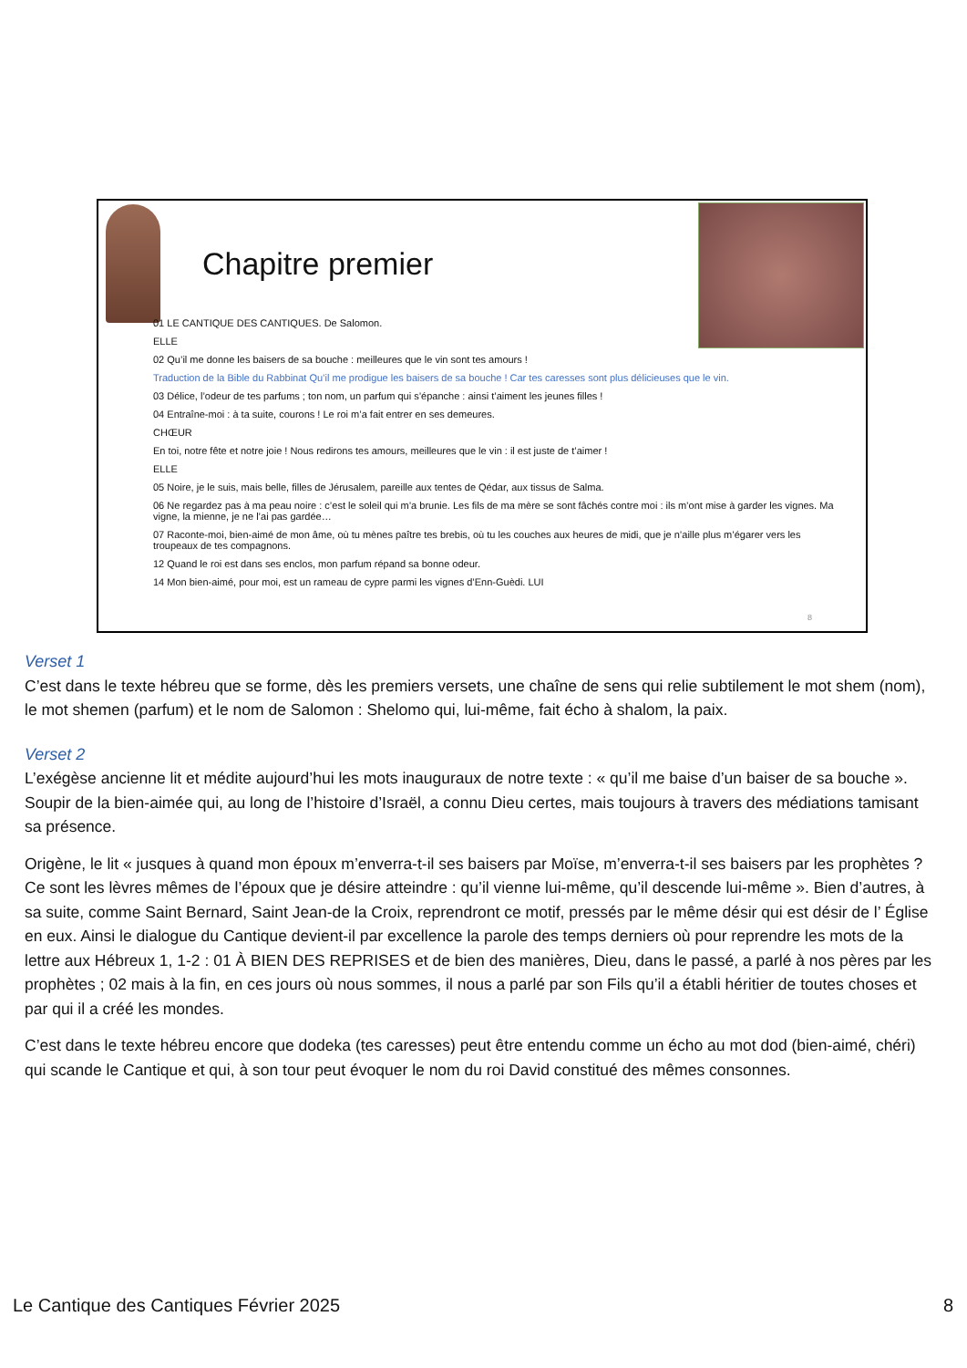Chapitre premier
01 LE CANTIQUE DES CANTIQUES. De Salomon.
ELLE
02 Qu’il me donne les baisers de sa bouche : meilleures que le vin sont tes amours !
Traduction de la Bible du Rabbinat Qu’il me prodigue les baisers de sa bouche ! Car tes caresses sont plus délicieuses que le vin.
03 Délice, l’odeur de tes parfums ; ton nom, un parfum qui s’épanche : ainsi t’aiment les jeunes filles !
04 Entraîne-moi : à ta suite, courons ! Le roi m’a fait entrer en ses demeures.
CHŒUR
En toi, notre fête et notre joie ! Nous redirons tes amours, meilleures que le vin : il est juste de t’aimer !
ELLE
05 Noire, je le suis, mais belle, filles de Jérusalem, pareille aux tentes de Qédar, aux tissus de Salma.
06 Ne regardez pas à ma peau noire : c’est le soleil qui m’a brunie. Les fils de ma mère se sont fâchés contre moi : ils m’ont mise à garder les vignes. Ma vigne, la mienne, je ne l’ai pas gardée…
07 Raconte-moi, bien-aimé de mon âme, où tu mènes paître tes brebis, où tu les couches aux heures de midi, que je n’aille plus m’égarer vers les troupeaux de tes compagnons.
12 Quand le roi est dans ses enclos, mon parfum répand sa bonne odeur.
14 Mon bien-aimé, pour moi, est un rameau de cypre parmi les vignes d’Enn-Guèdi. LUI
8
Verset 1
C’est dans le texte hébreu que se forme, dès les premiers versets, une chaîne de sens qui relie subtilement le mot shem (nom), le mot shemen (parfum) et le nom de Salomon : Shelomo qui, lui-même, fait écho à shalom, la paix.
Verset 2
L’exégèse ancienne lit et médite aujourd’hui les mots inauguraux de notre texte : « qu’il me baise d’un baiser de sa bouche ». Soupir de la bien-aimée qui, au long de l’histoire d’Israël, a connu Dieu certes, mais toujours à travers des médiations tamisant sa présence.
Origène, le lit « jusques à quand mon époux m’enverra-t-il ses baisers par Moïse, m’enverra-t-il ses baisers par les prophètes ? Ce sont les lèvres mêmes de l’époux que je désire atteindre : qu’il vienne lui-même, qu’il descende lui-même ». Bien d’autres, à sa suite, comme Saint Bernard, Saint Jean-de la Croix, reprendront ce motif, pressés par le même désir qui est désir de l’ Église en eux. Ainsi le dialogue du Cantique devient-il par excellence la parole des temps derniers où pour reprendre les mots de la lettre aux Hébreux 1, 1-2 : 01 À BIEN DES REPRISES et de bien des manières, Dieu, dans le passé, a parlé à nos pères par les prophètes ; 02 mais à la fin, en ces jours où nous sommes, il nous a parlé par son Fils qu’il a établi héritier de toutes choses et par qui il a créé les mondes.
C’est dans le texte hébreu encore que dodeka (tes caresses) peut être entendu comme un écho au mot dod (bien-aimé, chéri) qui scande le Cantique et qui, à son tour peut évoquer le nom du roi David constitué des mêmes consonnes.
Le Cantique des Cantiques Février 2025 8